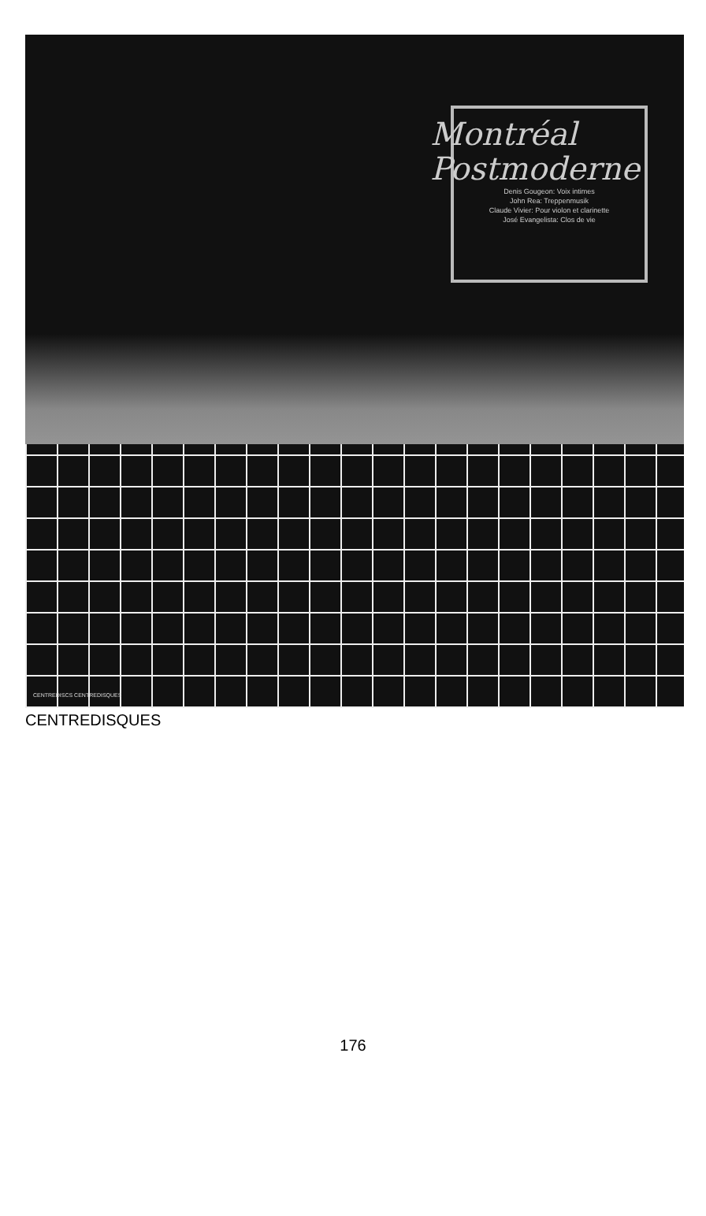Montréal
Postmoderne
Denis Gougeon: Voix intimes
John Rea: Treppenmusik
Claude Vivier: Pour violon et clarinette
José Evangelista: Clos de vie
CENTREDISCS CENTREDISQUES
CENTREDISQUES
176